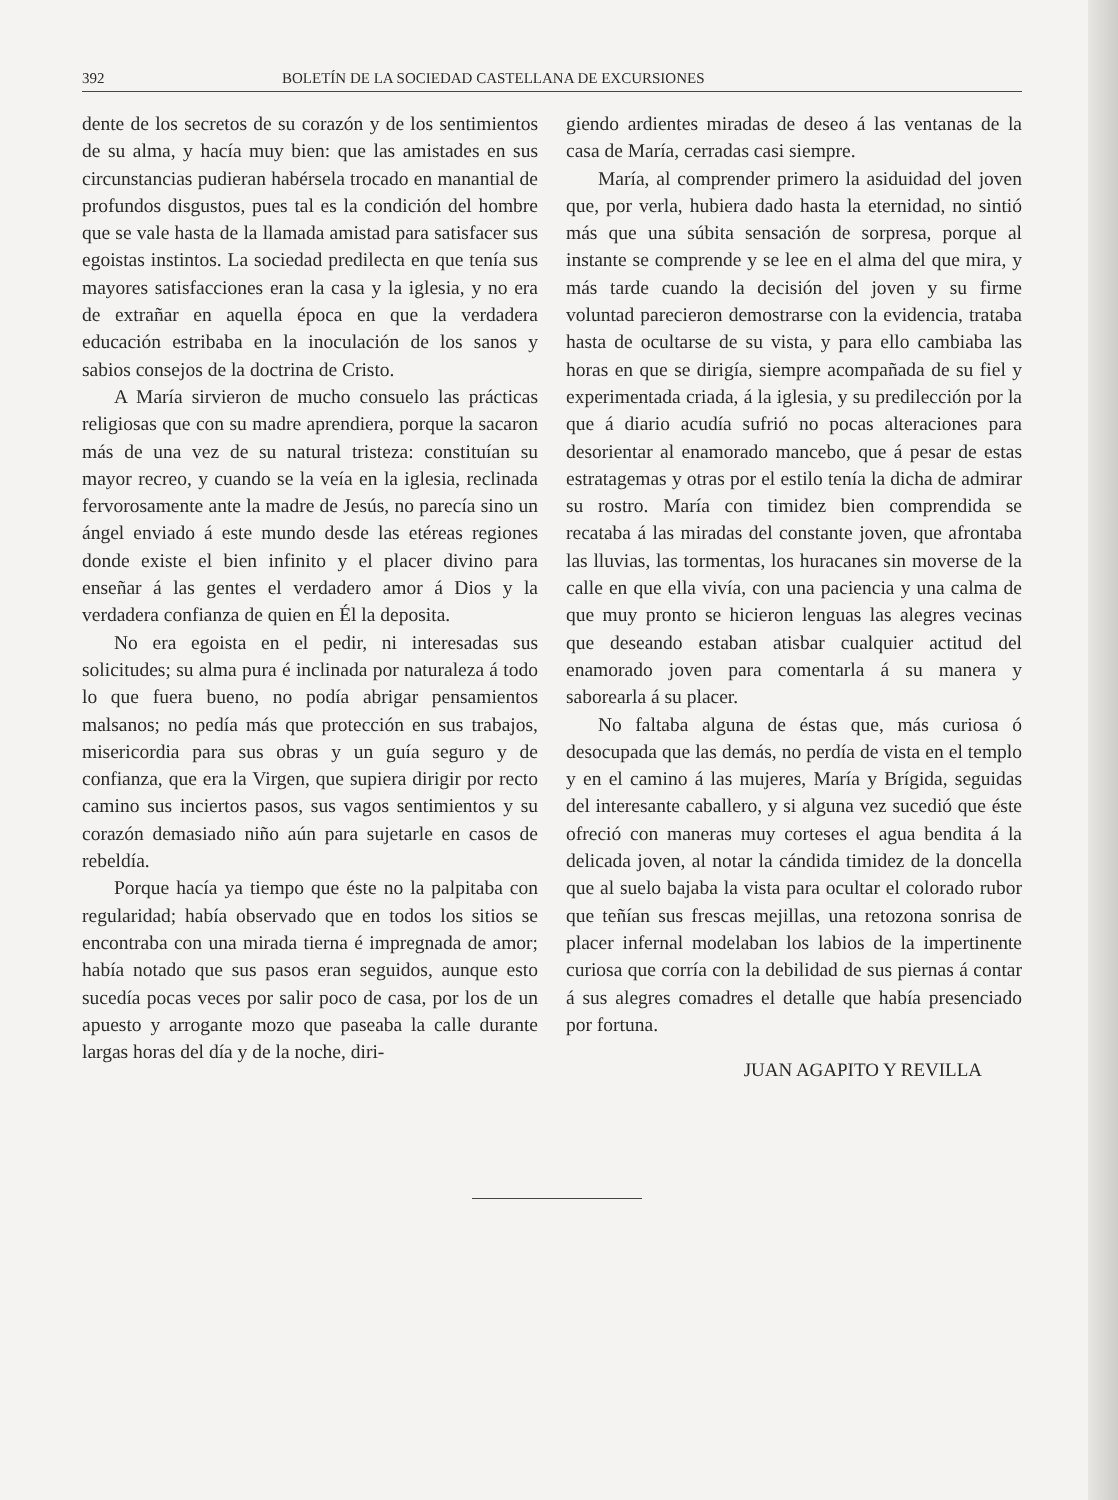392 BOLETÍN DE LA SOCIEDAD CASTELLANA DE EXCURSIONES
dente de los secretos de su corazón y de los sentimientos de su alma, y hacía muy bien: que las amistades en sus circunstancias pudieran habérsela trocado en manantial de profundos disgustos, pues tal es la condición del hombre que se vale hasta de la llamada amistad para satisfacer sus egoistas instintos. La sociedad predilecta en que tenía sus mayores satisfacciones eran la casa y la iglesia, y no era de extrañar en aquella época en que la verdadera educación estribaba en la inoculación de los sanos y sabios consejos de la doctrina de Cristo.
A María sirvieron de mucho consuelo las prácticas religiosas que con su madre aprendiera, porque la sacaron más de una vez de su natural tristeza: constituían su mayor recreo, y cuando se la veía en la iglesia, reclinada fervorosamente ante la madre de Jesús, no parecía sino un ángel enviado á este mundo desde las etéreas regiones donde existe el bien infinito y el placer divino para enseñar á las gentes el verdadero amor á Dios y la verdadera confianza de quien en Él la deposita.
No era egoista en el pedir, ni interesadas sus solicitudes; su alma pura é inclinada por naturaleza á todo lo que fuera bueno, no podía abrigar pensamientos malsanos; no pedía más que protección en sus trabajos, misericordia para sus obras y un guía seguro y de confianza, que era la Virgen, que supiera dirigir por recto camino sus inciertos pasos, sus vagos sentimientos y su corazón demasiado niño aún para sujetarle en casos de rebeldía.
Porque hacía ya tiempo que éste no la palpitaba con regularidad; había observado que en todos los sitios se encontraba con una mirada tierna é impregnada de amor; había notado que sus pasos eran seguidos, aunque esto sucedía pocas veces por salir poco de casa, por los de un apuesto y arrogante mozo que paseaba la calle durante largas horas del día y de la noche, diri-
giendo ardientes miradas de deseo á las ventanas de la casa de María, cerradas casi siempre.
María, al comprender primero la asiduidad del joven que, por verla, hubiera dado hasta la eternidad, no sintió más que una súbita sensación de sorpresa, porque al instante se comprende y se lee en el alma del que mira, y más tarde cuando la decisión del joven y su firme voluntad parecieron demostrarse con la evidencia, trataba hasta de ocultarse de su vista, y para ello cambiaba las horas en que se dirigía, siempre acompañada de su fiel y experimentada criada, á la iglesia, y su predilección por la que á diario acudía sufrió no pocas alteraciones para desorientar al enamorado mancebo, que á pesar de estas estratagemas y otras por el estilo tenía la dicha de admirar su rostro. María con timidez bien comprendida se recataba á las miradas del constante joven, que afrontaba las lluvias, las tormentas, los huracanes sin moverse de la calle en que ella vivía, con una paciencia y una calma de que muy pronto se hicieron lenguas las alegres vecinas que deseando estaban atisbar cualquier actitud del enamorado joven para comentarla á su manera y saborearla á su placer.
No faltaba alguna de éstas que, más curiosa ó desocupada que las demás, no perdía de vista en el templo y en el camino á las mujeres, María y Brígida, seguidas del interesante caballero, y si alguna vez sucedió que éste ofreció con maneras muy corteses el agua bendita á la delicada joven, al notar la cándida timidez de la doncella que al suelo bajaba la vista para ocultar el colorado rubor que teñían sus frescas mejillas, una retozona sonrisa de placer infernal modelaban los labios de la impertinente curiosa que corría con la debilidad de sus piernas á contar á sus alegres comadres el detalle que había presenciado por fortuna.
JUAN AGAPITO Y REVILLA